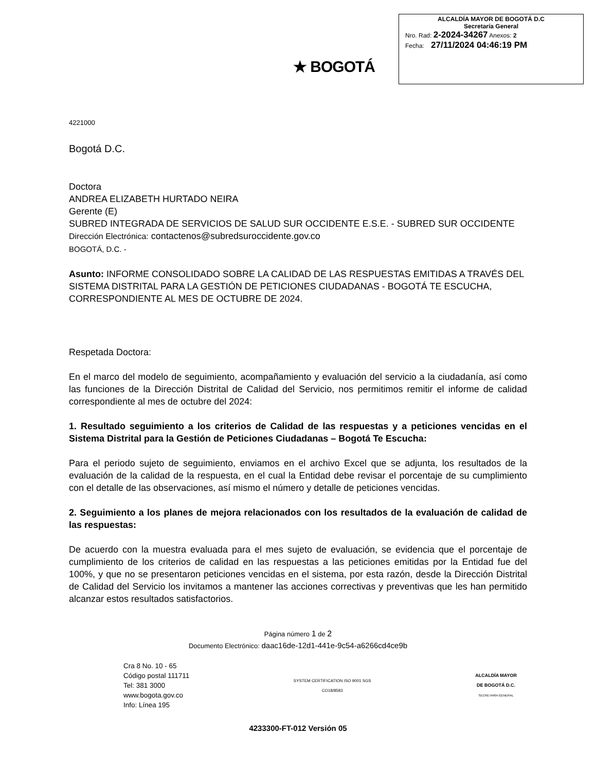★ BOGOTÁ
ALCALDÍA MAYOR DE BOGOTÁ D.C
Secretaría General
Nro. Rad: 2-2024-34267 Anexos: 2
Fecha: 27/11/2024 04:46:19 PM
4221000
Bogotá D.C.
Doctora
ANDREA ELIZABETH HURTADO NEIRA
Gerente (E)
SUBRED INTEGRADA DE SERVICIOS DE SALUD SUR OCCIDENTE E.S.E. - SUBRED SUR OCCIDENTE
Dirección Electrónica: contactenos@subredsuroccidente.gov.co
BOGOTÁ, D.C. -
Asunto: INFORME CONSOLIDADO SOBRE LA CALIDAD DE LAS RESPUESTAS EMITIDAS A TRAVÉS DEL SISTEMA DISTRITAL PARA LA GESTIÓN DE PETICIONES CIUDADANAS - BOGOTÁ TE ESCUCHA, CORRESPONDIENTE AL MES DE OCTUBRE DE 2024.
Respetada Doctora:
En el marco del modelo de seguimiento, acompañamiento y evaluación del servicio a la ciudadanía, así como las funciones de la Dirección Distrital de Calidad del Servicio, nos permitimos remitir el informe de calidad correspondiente al mes de octubre del 2024:
1. Resultado seguimiento a los criterios de Calidad de las respuestas y a peticiones vencidas en el Sistema Distrital para la Gestión de Peticiones Ciudadanas – Bogotá Te Escucha:
Para el periodo sujeto de seguimiento, enviamos en el archivo Excel que se adjunta, los resultados de la evaluación de la calidad de la respuesta, en el cual la Entidad debe revisar el porcentaje de su cumplimiento con el detalle de las observaciones, así mismo el número y detalle de peticiones vencidas.
2. Seguimiento a los planes de mejora relacionados con los resultados de la evaluación de calidad de las respuestas:
De acuerdo con la muestra evaluada para el mes sujeto de evaluación, se evidencia que el porcentaje de cumplimiento de los criterios de calidad en las respuestas a las peticiones emitidas por la Entidad fue del 100%, y que no se presentaron peticiones vencidas en el sistema, por esta razón, desde la Dirección Distrital de Calidad del Servicio los invitamos a mantener las acciones correctivas y preventivas que les han permitido alcanzar estos resultados satisfactorios.
Página número 1 de 2
Documento Electrónico: daac16de-12d1-441e-9c54-a6266cd4ce9b
Cra 8 No. 10 - 65
Código postal 111711
Tel: 381 3000
www.bogota.gov.co
Info: Línea 195
SYSTEM CERTIFICATION ISO 9001 SGS
CO18/8583
ALCALDÍA MAYOR
DE BOGOTÁ D.C.
SECRETARÍA GENERAL
4233300-FT-012 Versión 05